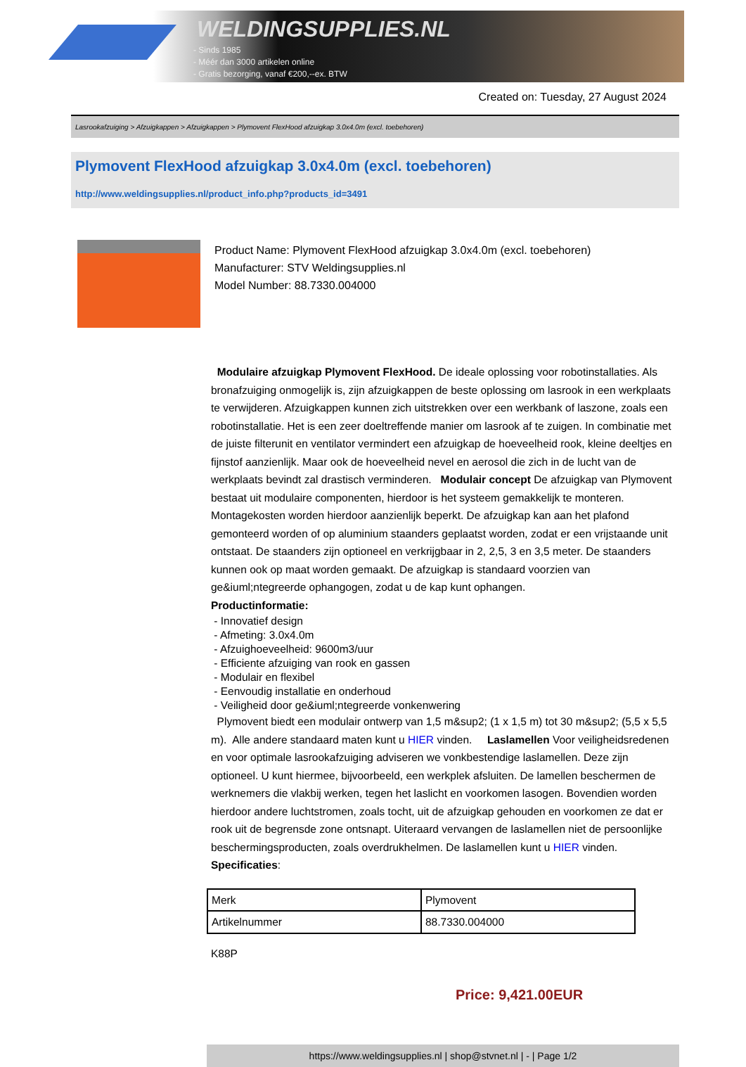WELDINGSUPPLIES.NL
- Sinds 1985
- Méér dan 3000 artikelen online
- Gratis bezorging, vanaf €200,--ex. BTW
Created on: Tuesday, 27 August 2024
Lasrookafzuiging > Afzuigkappen > Afzuigkappen > Plymovent FlexHood afzuigkap 3.0x4.0m (excl. toebehoren)
Plymovent FlexHood afzuigkap 3.0x4.0m (excl. toebehoren)
http://www.weldingsupplies.nl/product_info.php?products_id=3491
Product Name: Plymovent FlexHood afzuigkap 3.0x4.0m (excl. toebehoren)
Manufacturer: STV Weldingsupplies.nl
Model Number: 88.7330.004000
Modulaire afzuigkap Plymovent FlexHood. De ideale oplossing voor robotinstallaties. Als bronafzuiging onmogelijk is, zijn afzuigkappen de beste oplossing om lasrook in een werkplaats te verwijderen. Afzuigkappen kunnen zich uitstrekken over een werkbank of laszone, zoals een robotinstallatie. Het is een zeer doeltreffende manier om lasrook af te zuigen. In combinatie met de juiste filterunit en ventilator vermindert een afzuigkap de hoeveelheid rook, kleine deeltjes en fijnstof aanzienlijk. Maar ook de hoeveelheid nevel en aerosol die zich in de lucht van de werkplaats bevindt zal drastisch verminderen. Modulair concept De afzuigkap van Plymovent bestaat uit modulaire componenten, hierdoor is het systeem gemakkelijk te monteren. Montagekosten worden hierdoor aanzienlijk beperkt. De afzuigkap kan aan het plafond gemonteerd worden of op aluminium staanders geplaatst worden, zodat er een vrijstaande unit ontstaat. De staanders zijn optioneel en verkrijgbaar in 2, 2,5, 3 en 3,5 meter. De staanders kunnen ook op maat worden gemaakt. De afzuigkap is standaard voorzien van ge&iuml;ntegreerde ophangogen, zodat u de kap kunt ophangen.
Productinformatie:
- Innovatief design
- Afmeting: 3.0x4.0m
- Afzuighoeveelheid: 9600m3/uur
- Efficiente afzuiging van rook en gassen
- Modulair en flexibel
- Eenvoudig installatie en onderhoud
- Veiligheid door ge&iuml;ntegreerde vonkenwering
Plymovent biedt een modulair ontwerp van 1,5 m&sup2; (1 x 1,5 m) tot 30 m&sup2; (5,5 x 5,5 m). Alle andere standaard maten kunt u HIER vinden. Laslamellen Voor veiligheidsredenen en voor optimale lasrookafzuiging adviseren we vonkbestendige laslamellen. Deze zijn optioneel. U kunt hiermee, bijvoorbeeld, een werkplek afsluiten. De lamellen beschermen de werknemers die vlakbij werken, tegen het laslicht en voorkomen lasogen. Bovendien worden hierdoor andere luchtstromen, zoals tocht, uit de afzuigkap gehouden en voorkomen ze dat er rook uit de begrensde zone ontsnapt. Uiteraard vervangen de laslamellen niet de persoonlijke beschermingsproducten, zoals overdrukhelmen. De laslamellen kunt u HIER vinden. Specificaties:
| Merk | Plymovent |
| Artikelnummer | 88.7330.004000 |
K88P
Price: 9,421.00EUR
https://www.weldingsupplies.nl | shop@stvnet.nl | - | Page 1/2